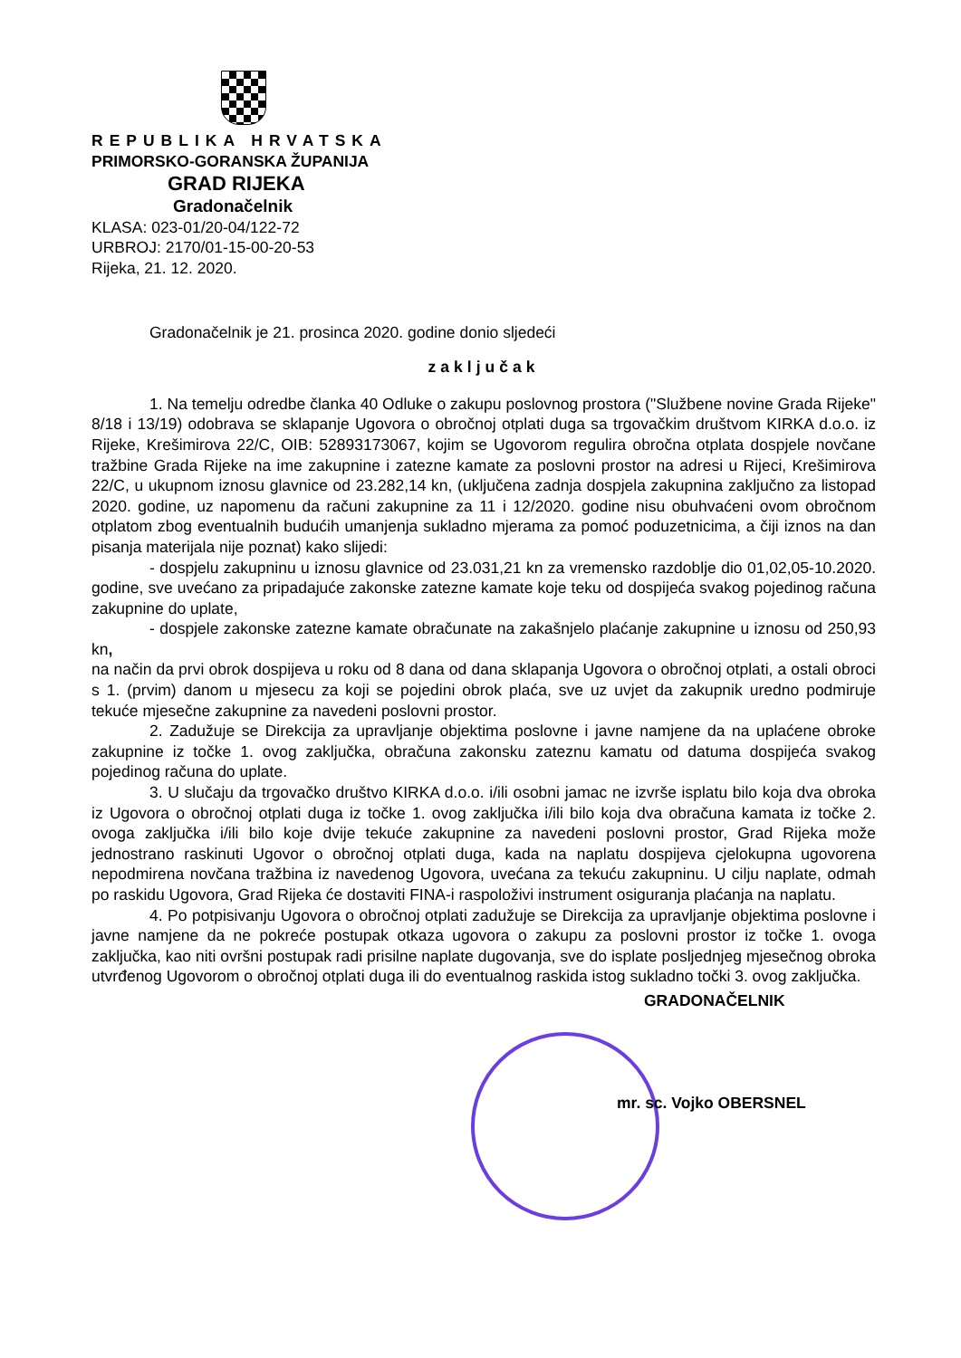REPUBLIKA HRVATSKA
PRIMORSKO-GORANSKA ŽUPANIJA
GRAD RIJEKA
Gradonačelnik
KLASA: 023-01/20-04/122-72
URBROJ: 2170/01-15-00-20-53
Rijeka, 21. 12. 2020.
Gradonačelnik je 21. prosinca 2020. godine donio sljedeći
zaključak
1. Na temelju odredbe članka 40 Odluke o zakupu poslovnog prostora ("Službene novine Grada Rijeke" 8/18 i 13/19) odobrava se sklapanje Ugovora o obročnoj otplati duga sa trgovačkim društvom KIRKA d.o.o. iz Rijeke, Krešimirova 22/C, OIB: 52893173067, kojim se Ugovorom regulira obročna otplata dospjele novčane tražbine Grada Rijeke na ime zakupnine i zatezne kamate za poslovni prostor na adresi u Rijeci, Krešimirova 22/C, u ukupnom iznosu glavnice od 23.282,14 kn, (uključena zadnja dospjela zakupnina zaključno za listopad 2020. godine, uz napomenu da računi zakupnine za 11 i 12/2020. godine nisu obuhvaćeni ovom obročnom otplatom zbog eventualnih budućih umanjenja sukladno mjerama za pomoć poduzetnicima, a čiji iznos na dan pisanja materijala nije poznat) kako slijedi:
- dospjelu zakupninu u iznosu glavnice od 23.031,21 kn za vremensko razdoblje dio 01,02,05-10.2020. godine, sve uvećano za pripadajuće zakonske zatezne kamate koje teku od dospijeća svakog pojedinog računa zakupnine do uplate,
- dospjele zakonske zatezne kamate obračunate na zakašnjelo plaćanje zakupnine u iznosu od 250,93 kn,
na način da prvi obrok dospijeva u roku od 8 dana od dana sklapanja Ugovora o obročnoj otplati, a ostali obroci s 1. (prvim) danom u mjesecu za koji se pojedini obrok plaća, sve uz uvjet da zakupnik uredno podmiruje tekuće mjesečne zakupnine za navedeni poslovni prostor.
2. Zadužuje se Direkcija za upravljanje objektima poslovne i javne namjene da na uplaćene obroke zakupnine iz točke 1. ovog zaključka, obračuna zakonsku zateznu kamatu od datuma dospijeća svakog pojedinog računa do uplate.
3. U slučaju da trgovačko društvo KIRKA d.o.o. i/ili osobni jamac ne izvrše isplatu bilo koja dva obroka iz Ugovora o obročnoj otplati duga iz točke 1. ovog zaključka i/ili bilo koja dva obračuna kamata iz točke 2. ovoga zaključka i/ili bilo koje dvije tekuće zakupnine za navedeni poslovni prostor, Grad Rijeka može jednostrano raskinuti Ugovor o obročnoj otplati duga, kada na naplatu dospijeva cjelokupna ugovorena nepodmirena novčana tražbina iz navedenog Ugovora, uvećana za tekuću zakupninu. U cilju naplate, odmah po raskidu Ugovora, Grad Rijeka će dostaviti FINA-i raspoloživi instrument osiguranja plaćanja na naplatu.
4. Po potpisivanju Ugovora o obročnoj otplati zadužuje se Direkcija za upravljanje objektima poslovne i javne namjene da ne pokreće postupak otkaza ugovora o zakupu za poslovni prostor iz točke 1. ovoga zaključka, kao niti ovršni postupak radi prisilne naplate dugovanja, sve do isplate posljednjeg mjesečnog obroka utvrđenog Ugovorom o obročnoj otplati duga ili do eventualnog raskida istog sukladno točki 3. ovog zaključka.
GRADONAČELNIK
mr. sc. Vojko OBERSNEL